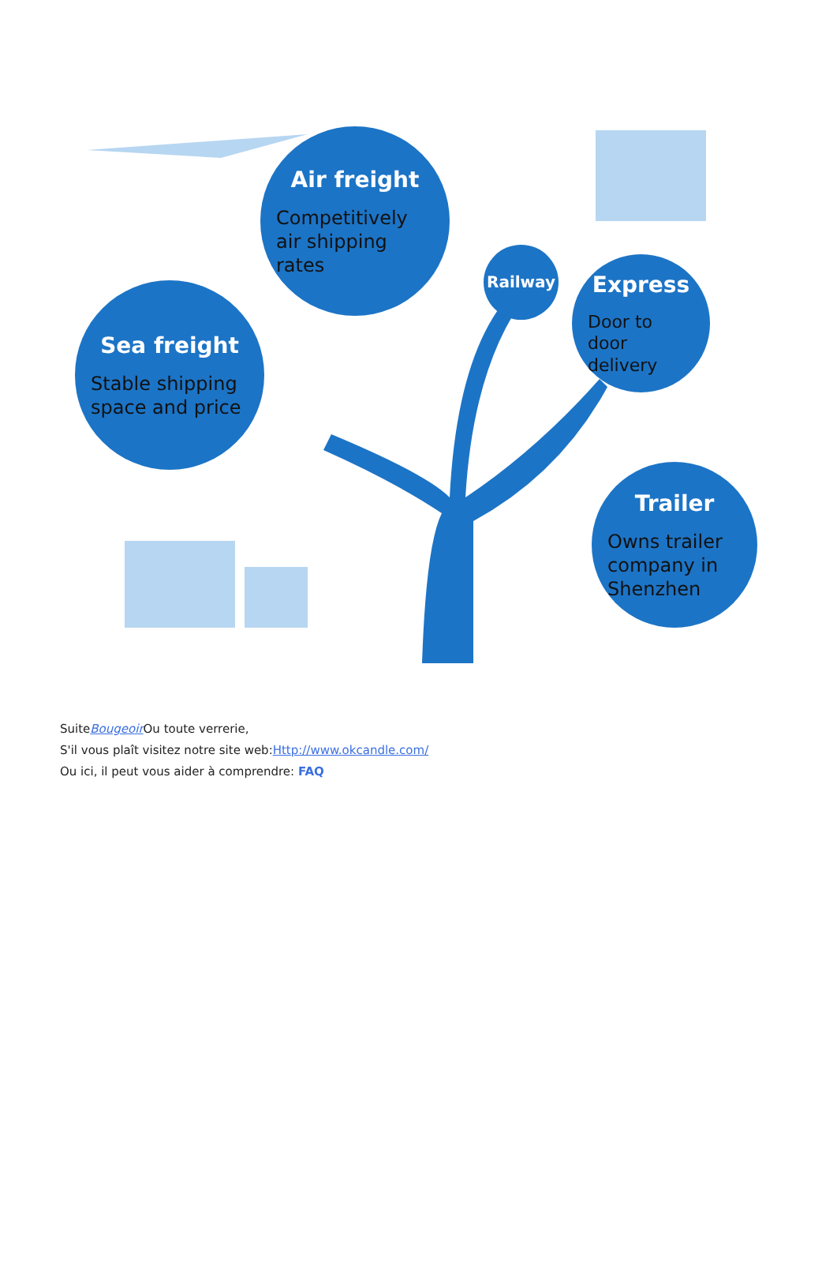Air freight
Competitively air shipping rates
Sea freight
Stable shipping space and price
Railway
Express
Door to door delivery
Trailer
Owns trailer company in Shenzhen
SuiteBougeoir Ou toute verrerie,
S'il vous plaît visitez notre site web:Http://www.okcandle.com/
Ou ici, il peut vous aider à comprendre: FAQ